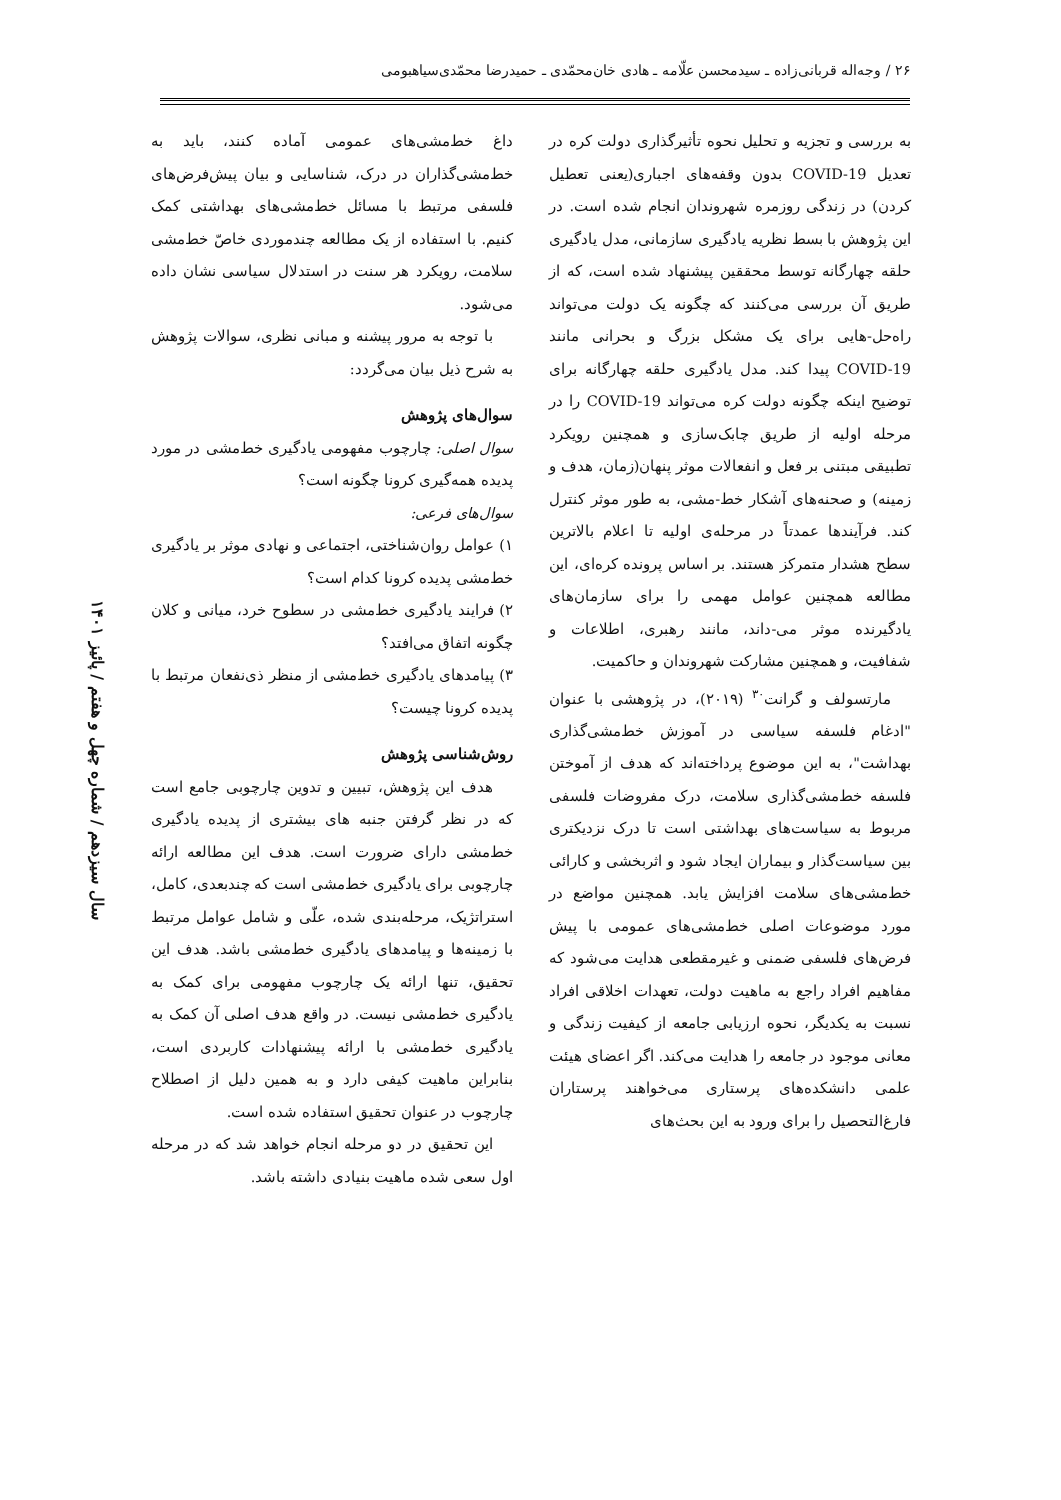۲۶ / وجه‌اله قربانی‌زاده ـ سیدمحسن علّامه ـ هادی خان‌محمّدی ـ حمیدرضا محمّدی‌سیاهبومی
به بررسی و تجزیه و تحلیل نحوه تأثیرگذاری دولت کره در تعدیل COVID-19 بدون وقفه‌های اجباری(یعنی تعطیل کردن) در زندگی روزمره شهروندان انجام شده است. در این پژوهش با بسط نظریه یادگیری سازمانی، مدل یادگیری حلقه چهارگانه توسط محققین پیشنهاد شده است، که از طریق آن بررسی می‌کنند که چگونه یک دولت می‌تواند راه‌حل-هایی برای یک مشکل بزرگ و بحرانی مانند COVID-19 پیدا کند. مدل یادگیری حلقه چهارگانه برای توضیح اینکه چگونه دولت کره می‌تواند COVID-19 را در مرحله اولیه از طریق چابک‌سازی و همچنین رویکرد تطبیقی مبتنی بر فعل و انفعالات موثر پنهان(زمان، هدف و زمینه) و صحنه‌های آشکار خط-مشی، به طور موثر کنترل کند. فرآیندها عمدتاً در مرحله‌ی اولیه تا اعلام بالاترین سطح هشدار متمرکز هستند. بر اساس پرونده کره‌ای، این مطالعه همچنین عوامل مهمی را برای سازمان‌های یادگیرنده موثر می-داند، مانند رهبری، اطلاعات و شفافیت، و همچنین مشارکت شهروندان و حاکمیت.
مارتسولف و گرانت<sup>۳۰</sup> (۲۰۱۹)، در پژوهشی با عنوان "ادغام فلسفه سیاسی در آموزش خط‌مشی‌گذاری بهداشت"، به این موضوع پرداخته‌اند که هدف از آموختن فلسفه خط‌مشی‌گذاری سلامت، درک مفروضات فلسفی مربوط به سیاست‌های بهداشتی است تا درک نزدیکتری بین سیاست‌گذار و بیماران ایجاد شود و اثربخشی و کارائی خط‌مشی‌های سلامت افزایش یابد. همچنین مواضع در مورد موضوعات اصلی خط‌مشی‌های عمومی با پیش فرض‌های فلسفی ضمنی و غیرمقطعی هدایت می‌شود که مفاهیم افراد راجع به ماهیت دولت، تعهدات اخلاقی افراد نسبت به یکدیگر، نحوه ارزیابی جامعه از کیفیت زندگی و معانی موجود در جامعه را هدایت می‌کند. اگر اعضای هیئت علمی دانشکده‌های پرستاری می‌خواهند پرستاران فارغ‌التحصیل را برای ورود به این بحث‌های
داغ خط‌مشی‌های عمومی آماده کنند، باید به خط‌مشی‌گذاران در درک، شناسایی و بیان پیش‌فرض‌های فلسفی مرتبط با مسائل خط‌مشی‌های بهداشتی کمک کنیم. با استفاده از یک مطالعه چندموردی خاصّ خط‌مشی سلامت، رویکرد هر سنت در استدلال سیاسی نشان داده می‌شود.
با توجه به مرور پیشنه و مبانی نظری، سوالات پژوهش به شرح ذیل بیان می‌گردد:
سوال‌های پژوهش
سوال اصلی: چارچوب مفهومی یادگیری خط‌مشی در مورد پدیده همه‌گیری کرونا چگونه است؟
سوال‌های فرعی:
۱) عوامل روان‌شناختی، اجتماعی و نهادی موثر بر یادگیری خط‌مشی پدیده کرونا کدام است؟
۲) فرایند یادگیری خط‌مشی در سطوح خرد، میانی و کلان چگونه اتفاق می‌افتد؟
۳) پیامدهای یادگیری خط‌مشی از منظر ذی‌نفعان مرتبط با پدیده کرونا چیست؟
روش‌شناسی پژوهش
هدف این پژوهش، تبیین و تدوین چارچوبی جامع است که در نظر گرفتن جنبه های بیشتری از پدیده یادگیری خط‌مشی دارای ضرورت است. هدف این مطالعه ارائه چارچوبی برای یادگیری خط‌مشی است که چندبعدی، کامل، استراتژیک، مرحله‌بندی شده، علّی و شامل عوامل مرتبط با زمینه‌ها و پیامدهای یادگیری خط‌مشی باشد. هدف این تحقیق، تنها ارائه یک چارچوب مفهومی برای کمک به یادگیری خط‌مشی نیست. در واقع هدف اصلی آن کمک به یادگیری خط‌مشی با ارائه پیشنهادات کاربردی است، بنابراین ماهیت کیفی دارد و به همین دلیل از اصطلاح چارچوب در عنوان تحقیق استفاده شده است.
این تحقیق در دو مرحله انجام خواهد شد که در مرحله اول سعی شده ماهیت بنیادی داشته باشد.
سال سیزدهم / شماره چهل و هفتم / پائیز ۱۴۰۱